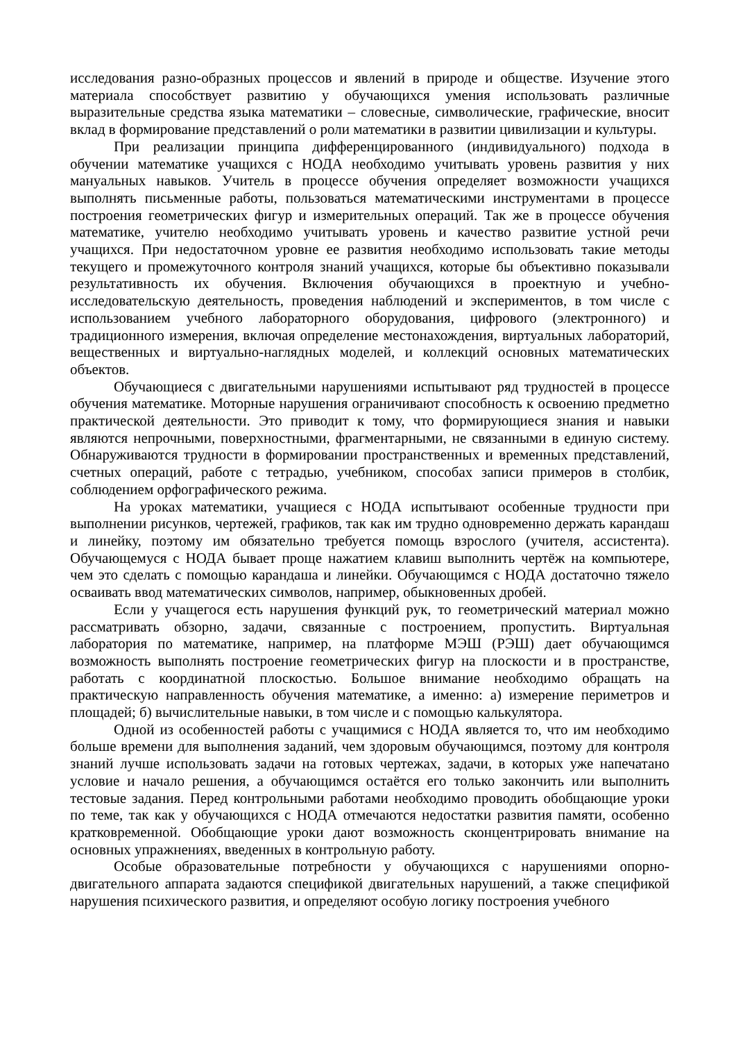исследования разно-образных процессов и явлений в природе и обществе. Изучение этого материала способствует развитию у обучающихся умения использовать различные выразительные средства языка математики – словесные, символические, графические, вносит вклад в формирование представлений о роли математики в развитии цивилизации и культуры.
При реализации принципа дифференцированного (индивидуального) подхода в обучении математике учащихся с НОДА необходимо учитывать уровень развития у них мануальных навыков. Учитель в процессе обучения определяет возможности учащихся выполнять письменные работы, пользоваться математическими инструментами в процессе построения геометрических фигур и измерительных операций. Так же в процессе обучения математике, учителю необходимо учитывать уровень и качество развитие устной речи учащихся. При недостаточном уровне ее развития необходимо использовать такие методы текущего и промежуточного контроля знаний учащихся, которые бы объективно показывали результативность их обучения. Включения обучающихся в проектную и учебно-исследовательскую деятельность, проведения наблюдений и экспериментов, в том числе с использованием учебного лабораторного оборудования, цифрового (электронного) и традиционного измерения, включая определение местонахождения, виртуальных лабораторий, вещественных и виртуально-наглядных моделей, и коллекций основных математических объектов.
Обучающиеся с двигательными нарушениями испытывают ряд трудностей в процессе обучения математике. Моторные нарушения ограничивают способность к освоению предметно практической деятельности. Это приводит к тому, что формирующиеся знания и навыки являются непрочными, поверхностными, фрагментарными, не связанными в единую систему. Обнаруживаются трудности в формировании пространственных и временных представлений, счетных операций, работе с тетрадью, учебником, способах записи примеров в столбик, соблюдением орфографического режима.
На уроках математики, учащиеся с НОДА испытывают особенные трудности при выполнении рисунков, чертежей, графиков, так как им трудно одновременно держать карандаш и линейку, поэтому им обязательно требуется помощь взрослого (учителя, ассистента). Обучающемуся с НОДА бывает проще нажатием клавиш выполнить чертёж на компьютере, чем это сделать с помощью карандаша и линейки. Обучающимся с НОДА достаточно тяжело осваивать ввод математических символов, например, обыкновенных дробей.
Если у учащегося есть нарушения функций рук, то геометрический материал можно рассматривать обзорно, задачи, связанные с построением, пропустить. Виртуальная лаборатория по математике, например, на платформе МЭШ (РЭШ) дает обучающимся возможность выполнять построение геометрических фигур на плоскости и в пространстве, работать с координатной плоскостью. Большое внимание необходимо обращать на практическую направленность обучения математике, а именно: а) измерение периметров и площадей; б) вычислительные навыки, в том числе и с помощью калькулятора.
Одной из особенностей работы с учащимися с НОДА является то, что им необходимо больше времени для выполнения заданий, чем здоровым обучающимся, поэтому для контроля знаний лучше использовать задачи на готовых чертежах, задачи, в которых уже напечатано условие и начало решения, а обучающимся остаётся его только закончить или выполнить тестовые задания. Перед контрольными работами необходимо проводить обобщающие уроки по теме, так как у обучающихся с НОДА отмечаются недостатки развития памяти, особенно кратковременной. Обобщающие уроки дают возможность сконцентрировать внимание на основных упражнениях, введенных в контрольную работу.
Особые образовательные потребности у обучающихся с нарушениями опорно-двигательного аппарата задаются спецификой двигательных нарушений, а также спецификой нарушения психического развития, и определяют особую логику построения учебного